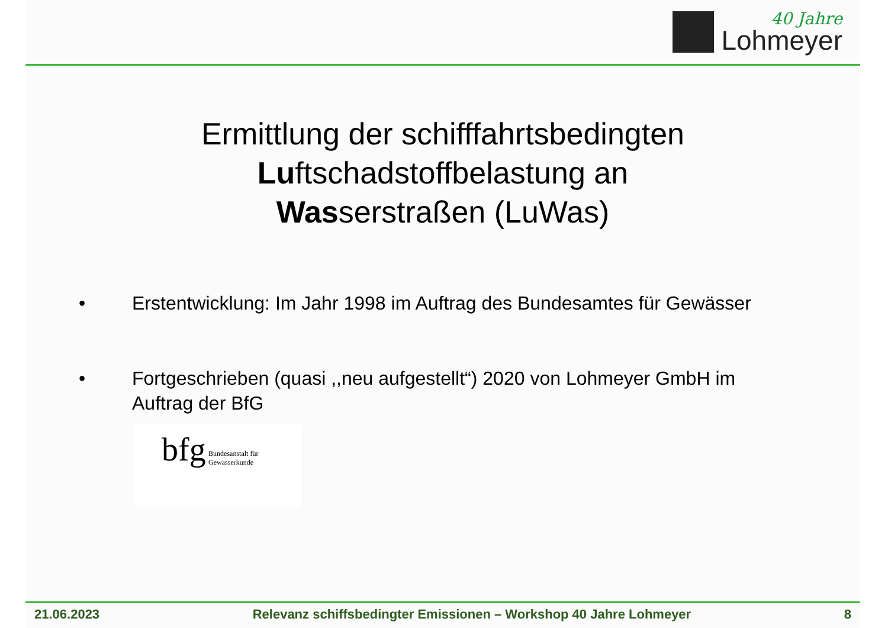40 Jahre
Lohmeyer
Ermittlung der schifffahrtsbedingten
Luftschadstoffbelastung an
Wasserstraßen (LuWas)
• Erstentwicklung: Im Jahr 1998 im Auftrag des Bundesamtes für Gewässer
• Fortgeschrieben (quasi ,,neu aufgestellt“) 2020 von Lohmeyer GmbH im Auftrag der BfG
bfg Bundesanstalt für
Gewässerkunde
21.06.2023 Relevanz schiffsbedingter Emissionen – Workshop 40 Jahre Lohmeyer 8